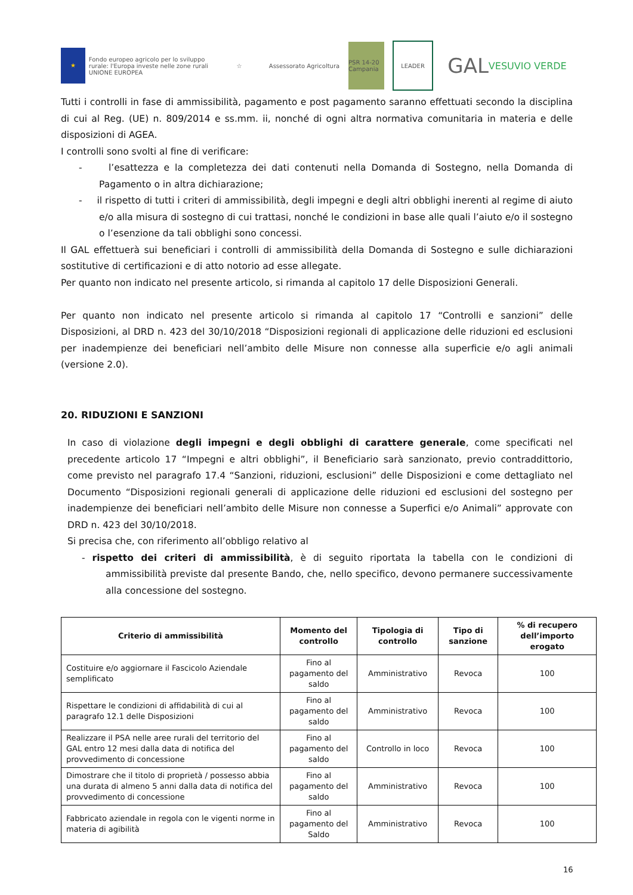★
Fondo europeo agricolo per lo sviluppo rurale: l'Europa investe nelle zone rurali
UNIONE EUROPEA
☆
Assessorato Agricoltura
PSR 14-20 Campania
LEADER
GAL VESUVIO VERDE
Tutti i controlli in fase di ammissibilità, pagamento e post pagamento saranno effettuati secondo la disciplina di cui al Reg. (UE) n. 809/2014 e ss.mm. ii, nonché di ogni altra normativa comunitaria in materia e delle disposizioni di AGEA.
I controlli sono svolti al fine di verificare:
- l’esattezza e la completezza dei dati contenuti nella Domanda di Sostegno, nella Domanda di Pagamento o in altra dichiarazione;
- il rispetto di tutti i criteri di ammissibilità, degli impegni e degli altri obblighi inerenti al regime di aiuto e/o alla misura di sostegno di cui trattasi, nonché le condizioni in base alle quali l’aiuto e/o il sostegno o l’esenzione da tali obblighi sono concessi.
Il GAL effettuerà sui beneficiari i controlli di ammissibilità della Domanda di Sostegno e sulle dichiarazioni sostitutive di certificazioni e di atto notorio ad esse allegate.
Per quanto non indicato nel presente articolo, si rimanda al capitolo 17 delle Disposizioni Generali.
Per quanto non indicato nel presente articolo si rimanda al capitolo 17 “Controlli e sanzioni” delle Disposizioni, al DRD n. 423 del 30/10/2018 “Disposizioni regionali di applicazione delle riduzioni ed esclusioni per inadempienze dei beneficiari nell’ambito delle Misure non connesse alla superficie e/o agli animali (versione 2.0).
20. RIDUZIONI E SANZIONI
In caso di violazione degli impegni e degli obblighi di carattere generale, come specificati nel precedente articolo 17 “Impegni e altri obblighi”, il Beneficiario sarà sanzionato, previo contraddittorio, come previsto nel paragrafo 17.4 “Sanzioni, riduzioni, esclusioni” delle Disposizioni e come dettagliato nel Documento “Disposizioni regionali generali di applicazione delle riduzioni ed esclusioni del sostegno per inadempienze dei beneficiari nell’ambito delle Misure non connesse a Superfici e/o Animali” approvate con DRD n. 423 del 30/10/2018.
Si precisa che, con riferimento all’obbligo relativo al
- rispetto dei criteri di ammissibilità, è di seguito riportata la tabella con le condizioni di ammissibilità previste dal presente Bando, che, nello specifico, devono permanere successivamente alla concessione del sostegno.
| Criterio di ammissibilità | Momento del controllo | Tipologia di controllo | Tipo di sanzione | % di recupero dell’importo erogato |
| --- | --- | --- | --- | --- |
| Costituire e/o aggiornare il Fascicolo Aziendale semplificato | Fino al pagamento del saldo | Amministrativo | Revoca | 100 |
| Rispettare le condizioni di affidabilità di cui al paragrafo 12.1 delle Disposizioni | Fino al pagamento del saldo | Amministrativo | Revoca | 100 |
| Realizzare il PSA nelle aree rurali del territorio del GAL entro 12 mesi dalla data di notifica del provvedimento di concessione | Fino al pagamento del saldo | Controllo in loco | Revoca | 100 |
| Dimostrare che il titolo di proprietà / possesso abbia una durata di almeno 5 anni dalla data di notifica del provvedimento di concessione | Fino al pagamento del saldo | Amministrativo | Revoca | 100 |
| Fabbricato aziendale in regola con le vigenti norme in materia di agibilità | Fino al pagamento del Saldo | Amministrativo | Revoca | 100 |
16